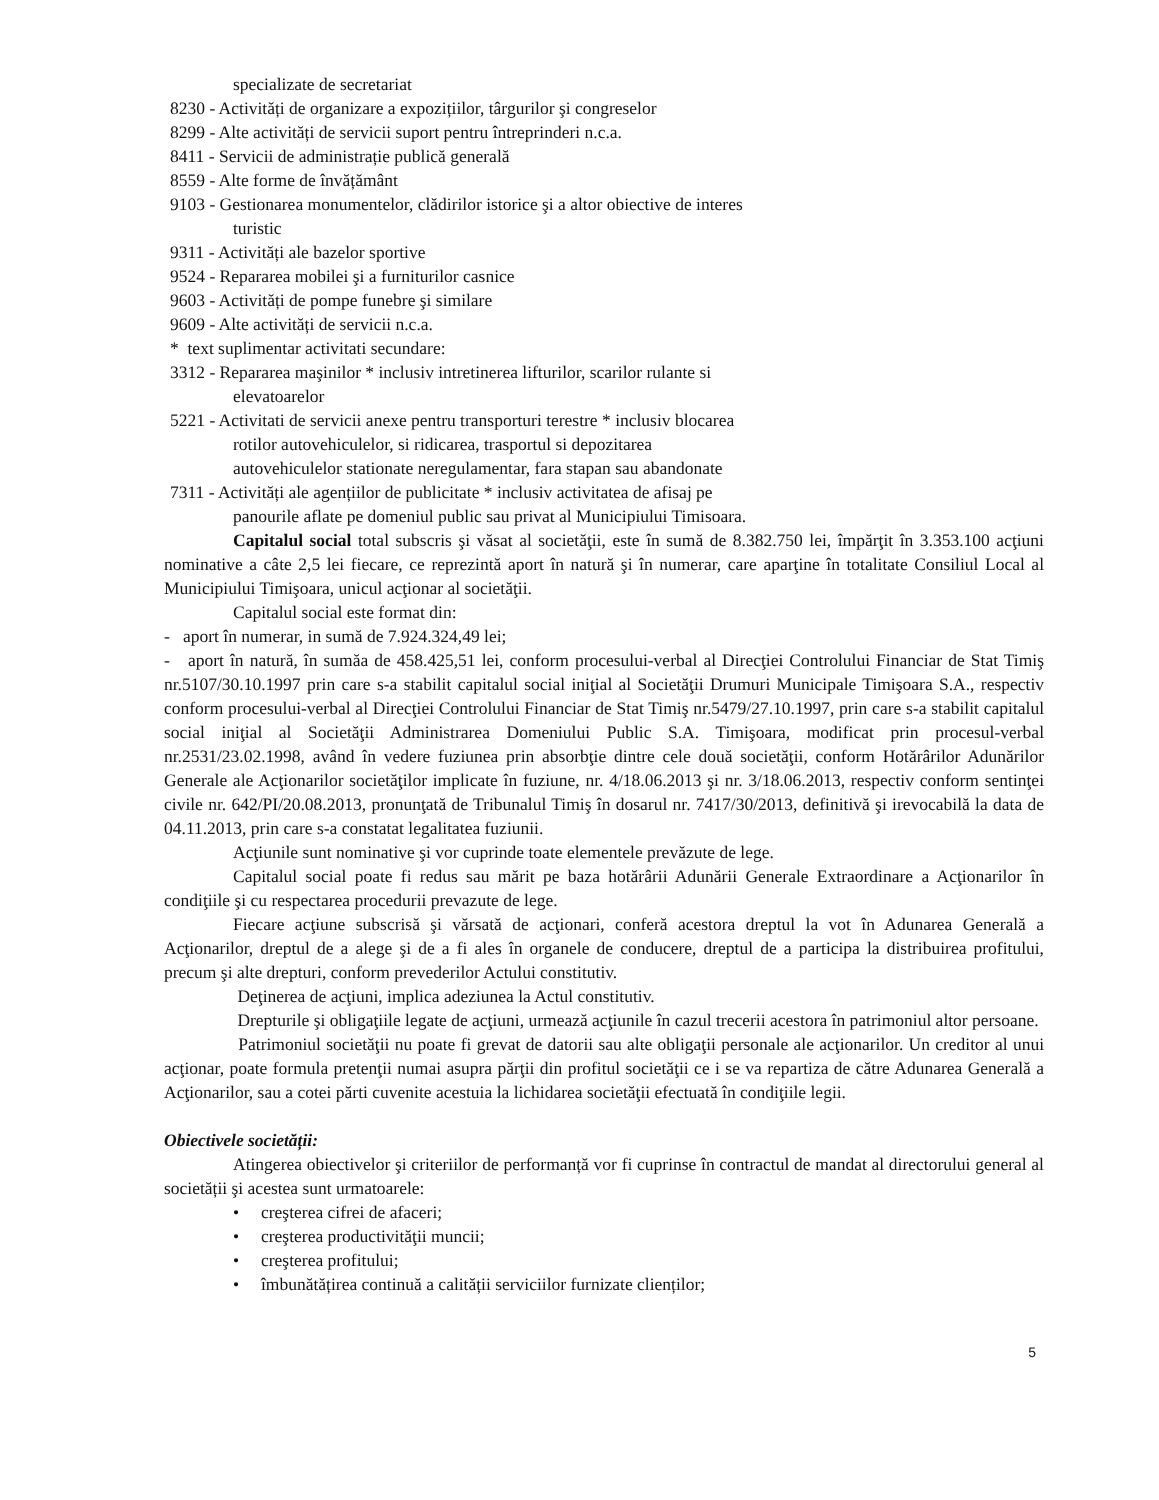specializate de secretariat
8230 - Activități de organizare a expozițiilor, târgurilor şi congreselor
8299 - Alte activități de servicii suport pentru întreprinderi n.c.a.
8411 - Servicii de administrație publică generală
8559 - Alte forme de învățământ
9103 - Gestionarea monumentelor, clădirilor istorice şi a altor obiective de interes
turistic
9311 - Activități ale bazelor sportive
9524 - Repararea mobilei şi a furniturilor casnice
9603 - Activități de pompe funebre şi similare
9609 - Alte activități de servicii n.c.a.
* text suplimentar activitati secundare:
3312 - Repararea maşinilor * inclusiv intretinerea lifturilor, scarilor rulante si
elevatoarelor
5221 - Activitati de servicii anexe pentru transporturi terestre * inclusiv blocarea
rotilor autovehiculelor, si ridicarea, trasportul si depozitarea
autovehiculelor stationate neregulamentar, fara stapan sau abandonate
7311 - Activități ale agențiilor de publicitate * inclusiv activitatea de afisaj pe
panourile aflate pe domeniul public sau privat al Municipiului Timisoara.
Capitalul social total subscris şi văsat al societăţii, este în sumă de 8.382.750 lei, împărţit în 3.353.100 acţiuni nominative a câte 2,5 lei fiecare, ce reprezintă aport în natură şi în numerar, care aparţine în totalitate Consiliul Local al Municipiului Timişoara, unicul acţionar al societăţii.
Capitalul social este format din:
- aport în numerar, in sumă de 7.924.324,49 lei;
- aport în natură, în sumăa de 458.425,51 lei, conform procesului-verbal al Direcţiei Controlului Financiar de Stat Timiş nr.5107/30.10.1997 prin care s-a stabilit capitalul social iniţial al Societăţii Drumuri Municipale Timişoara S.A., respectiv conform procesului-verbal al Direcţiei Controlului Financiar de Stat Timiş nr.5479/27.10.1997, prin care s-a stabilit capitalul social iniţial al Societăţii Administrarea Domeniului Public S.A. Timişoara, modificat prin procesul-verbal nr.2531/23.02.1998, având în vedere fuziunea prin absorbţie dintre cele două societăţii, conform Hotărârilor Adunărilor Generale ale Acţionarilor societăţilor implicate în fuziune, nr. 4/18.06.2013 şi nr. 3/18.06.2013, respectiv conform sentinţei civile nr. 642/PI/20.08.2013, pronunţată de Tribunalul Timiş în dosarul nr. 7417/30/2013, definitivă şi irevocabilă la data de 04.11.2013, prin care s-a constatat legalitatea fuziunii.
Acţiunile sunt nominative şi vor cuprinde toate elementele prevăzute de lege.
Capitalul social poate fi redus sau mărit pe baza hotărârii Adunării Generale Extraordinare a Acţionarilor în condiţiile şi cu respectarea procedurii prevazute de lege.
Fiecare acţiune subscrisă şi vărsată de acţionari, conferă acestora dreptul la vot în Adunarea Generală a Acţionarilor, dreptul de a alege şi de a fi ales în organele de conducere, dreptul de a participa la distribuirea profitului, precum şi alte drepturi, conform prevederilor Actului constitutiv.
Deţinerea de acţiuni, implica adeziunea la Actul constitutiv.
Drepturile şi obligaţiile legate de acţiuni, urmează acţiunile în cazul trecerii acestora în patrimoniul altor persoane.
Patrimoniul societăţii nu poate fi grevat de datorii sau alte obligaţii personale ale acţionarilor. Un creditor al unui acţionar, poate formula pretenţii numai asupra părţii din profitul societăţii ce i se va repartiza de către Adunarea Generală a Acţionarilor, sau a cotei părti cuvenite acestuia la lichidarea societăţii efectuată în condiţiile legii.
Obiectivele societății:
Atingerea obiectivelor şi criteriilor de performanță vor fi cuprinse în contractul de mandat al directorului general al societății şi acestea sunt urmatoarele:
• creşterea cifrei de afaceri;
• creşterea productivităţii muncii;
• creşterea profitului;
• îmbunătățirea continuă a calității serviciilor furnizate clienților;
5